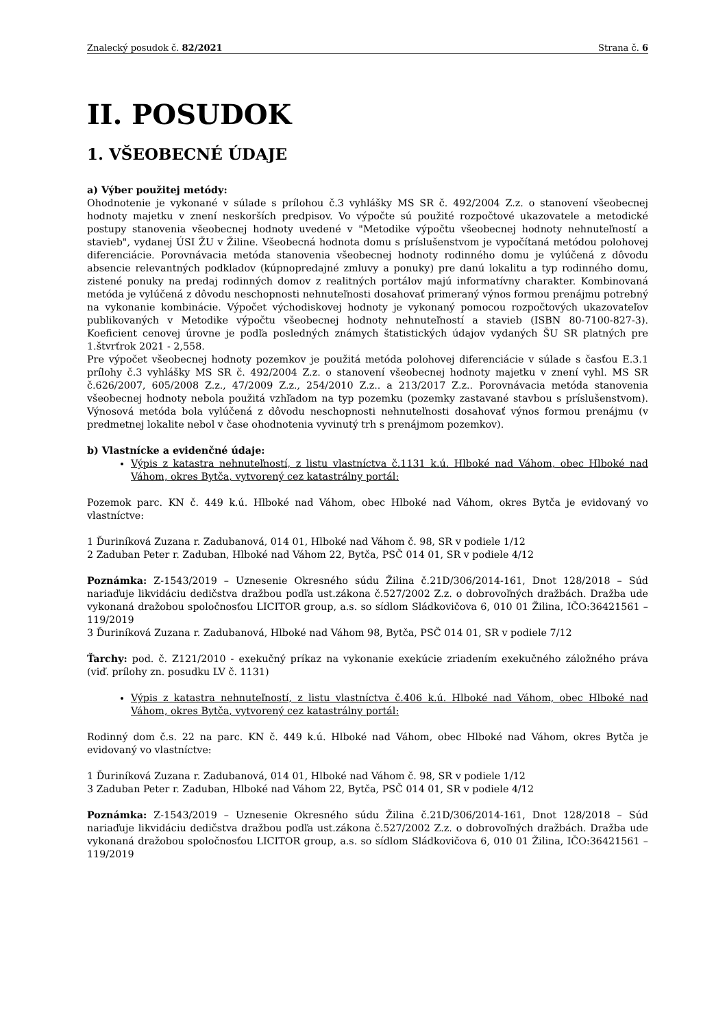Znalecký posudok č. 82/2021 Strana č. 6
II. POSUDOK
1. VŠEOBECNÉ ÚDAJE
a) Výber použitej metódy:
Ohodnotenie je vykonané v súlade s prílohou č.3 vyhlášky MS SR č. 492/2004 Z.z. o stanovení všeobecnej hodnoty majetku v znení neskorších predpisov. Vo výpočte sú použité rozpočtové ukazovatele a metodické postupy stanovenia všeobecnej hodnoty uvedené v "Metodike výpočtu všeobecnej hodnoty nehnuteľností a stavieb", vydanej ÚSI ŽU v Žiline. Všeobecná hodnota domu s príslušenstvom je vypočítaná metódou polohovej diferenciácie. Porovnávacia metóda stanovenia všeobecnej hodnoty rodinného domu je vylúčená z dôvodu absencie relevantných podkladov (kúpnopredajné zmluvy a ponuky) pre danú lokalitu a typ rodinného domu, zistené ponuky na predaj rodinných domov z realitných portálov majú informatívny charakter. Kombinovaná metóda je vylúčená z dôvodu neschopnosti nehnuteľnosti dosahovať primeraný výnos formou prenájmu potrebný na vykonanie kombinácie. Výpočet východiskovej hodnoty je vykonaný pomocou rozpočtových ukazovateľov publikovaných v Metodike výpočtu všeobecnej hodnoty nehnuteľností a stavieb (ISBN 80-7100-827-3). Koeficient cenovej úrovne je podľa posledných známych štatistických údajov vydaných ŠU SR platných pre 1.štvrťrok 2021 - 2,558.
Pre výpočet všeobecnej hodnoty pozemkov je použitá metóda polohovej diferenciácie v súlade s časťou E.3.1 prílohy č.3 vyhlášky MS SR č. 492/2004 Z.z. o stanovení všeobecnej hodnoty majetku v znení vyhl. MS SR č.626/2007, 605/2008 Z.z., 47/2009 Z.z., 254/2010 Z.z.. a 213/2017 Z.z.. Porovnávacia metóda stanovenia všeobecnej hodnoty nebola použitá vzhľadom na typ pozemku (pozemky zastavané stavbou s príslušenstvom). Výnosová metóda bola vylúčená z dôvodu neschopnosti nehnuteľnosti dosahovať výnos formou prenájmu (v predmetnej lokalite nebol v čase ohodnotenia vyvinutý trh s prenájmom pozemkov).
b) Vlastnícke a evidenčné údaje:
Výpis z katastra nehnuteľností, z listu vlastníctva č.1131 k.ú. Hlboké nad Váhom, obec Hlboké nad Váhom, okres Bytča, vytvorený cez katastrálny portál:
Pozemok parc. KN č. 449 k.ú. Hlboké nad Váhom, obec Hlboké nad Váhom, okres Bytča je evidovaný vo vlastníctve:
1 Ďuriníková Zuzana r. Zadubanová, 014 01, Hlboké nad Váhom č. 98, SR v podiele 1/12
2 Zaduban Peter r. Zaduban, Hlboké nad Váhom 22, Bytča, PSČ 014 01, SR v podiele 4/12
Poznámka: Z-1543/2019 – Uznesenie Okresného súdu Žilina č.21D/306/2014-161, Dnot 128/2018 – Súd nariaďuje likvidáciu dedičstva dražbou podľa ust.zákona č.527/2002 Z.z. o dobrovoľných dražbách. Dražba ude vykonaná dražobou spoločnosťou LICITOR group, a.s. so sídlom Sládkovičova 6, 010 01 Žilina, IČO:36421561 – 119/2019
3 Ďuriníková Zuzana r. Zadubanová, Hlboké nad Váhom 98, Bytča, PSČ 014 01, SR v podiele 7/12
Ťarchy: pod. č. Z121/2010 - exekučný príkaz na vykonanie exekúcie zriadením exekučného záložného práva (viď. prílohy zn. posudku LV č. 1131)
Výpis z katastra nehnuteľností, z listu vlastníctva č.406 k.ú. Hlboké nad Váhom, obec Hlboké nad Váhom, okres Bytča, vytvorený cez katastrálny portál:
Rodinný dom č.s. 22 na parc. KN č. 449 k.ú. Hlboké nad Váhom, obec Hlboké nad Váhom, okres Bytča je evidovaný vo vlastníctve:
1 Ďuriníková Zuzana r. Zadubanová, 014 01, Hlboké nad Váhom č. 98, SR v podiele 1/12
3 Zaduban Peter r. Zaduban, Hlboké nad Váhom 22, Bytča, PSČ 014 01, SR v podiele 4/12
Poznámka: Z-1543/2019 – Uznesenie Okresného súdu Žilina č.21D/306/2014-161, Dnot 128/2018 – Súd nariaďuje likvidáciu dedičstva dražbou podľa ust.zákona č.527/2002 Z.z. o dobrovoľných dražbách. Dražba ude vykonaná dražobou spoločnosťou LICITOR group, a.s. so sídlom Sládkovičova 6, 010 01 Žilina, IČO:36421561 – 119/2019